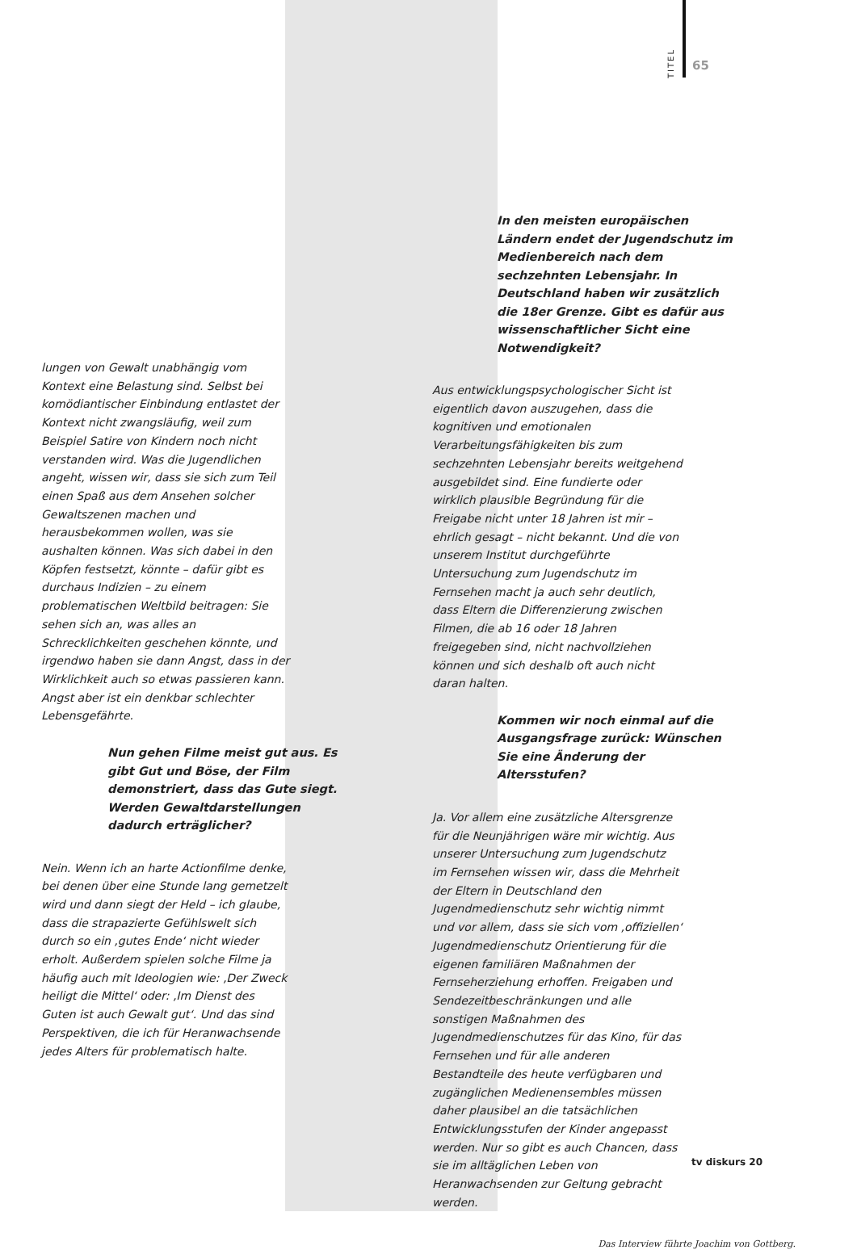TITEL
65
lungen von Gewalt unabhängig vom Kontext eine Belastung sind. Selbst bei komödiantischer Einbindung entlastet der Kontext nicht zwangsläufig, weil zum Beispiel Satire von Kindern noch nicht verstanden wird. Was die Jugendlichen angeht, wissen wir, dass sie sich zum Teil einen Spaß aus dem Ansehen solcher Gewaltszenen machen und herausbekommen wollen, was sie aushalten können. Was sich dabei in den Köpfen festsetzt, könnte – dafür gibt es durchaus Indizien – zu einem problematischen Weltbild beitragen: Sie sehen sich an, was alles an Schrecklichkeiten geschehen könnte, und irgendwo haben sie dann Angst, dass in der Wirklichkeit auch so etwas passieren kann. Angst aber ist ein denkbar schlechter Lebensgefährte.
Nun gehen Filme meist gut aus. Es gibt Gut und Böse, der Film demonstriert, dass das Gute siegt. Werden Gewaltdarstellungen dadurch erträglicher?
Nein. Wenn ich an harte Actionfilme denke, bei denen über eine Stunde lang gemetzelt wird und dann siegt der Held – ich glaube, dass die strapazierte Gefühlswelt sich durch so ein ‚gutes Ende‘ nicht wieder erholt. Außerdem spielen solche Filme ja häufig auch mit Ideologien wie: ‚Der Zweck heiligt die Mittel‘ oder: ‚Im Dienst des Guten ist auch Gewalt gut‘. Und das sind Perspektiven, die ich für Heranwachsende jedes Alters für problematisch halte.
In den meisten europäischen Ländern endet der Jugendschutz im Medienbereich nach dem sechzehnten Lebensjahr. In Deutschland haben wir zusätzlich die 18er Grenze. Gibt es dafür aus wissenschaftlicher Sicht eine Notwendigkeit?
Aus entwicklungspsychologischer Sicht ist eigentlich davon auszugehen, dass die kognitiven und emotionalen Verarbeitungsfähigkeiten bis zum sechzehnten Lebensjahr bereits weitgehend ausgebildet sind. Eine fundierte oder wirklich plausible Begründung für die Freigabe nicht unter 18 Jahren ist mir – ehrlich gesagt – nicht bekannt. Und die von unserem Institut durchgeführte Untersuchung zum Jugendschutz im Fernsehen macht ja auch sehr deutlich, dass Eltern die Differenzierung zwischen Filmen, die ab 16 oder 18 Jahren freigegeben sind, nicht nachvollziehen können und sich deshalb oft auch nicht daran halten.
Kommen wir noch einmal auf die Ausgangsfrage zurück: Wünschen Sie eine Änderung der Altersstufen?
Ja. Vor allem eine zusätzliche Altersgrenze für die Neunjährigen wäre mir wichtig. Aus unserer Untersuchung zum Jugendschutz im Fernsehen wissen wir, dass die Mehrheit der Eltern in Deutschland den Jugendmedienschutz sehr wichtig nimmt und vor allem, dass sie sich vom ‚offiziellen‘ Jugendmedienschutz Orientierung für die eigenen familiären Maßnahmen der Fernseherziehung erhoffen. Freigaben und Sendezeitbeschränkungen und alle sonstigen Maßnahmen des Jugendmedienschutzes für das Kino, für das Fernsehen und für alle anderen Bestandteile des heute verfügbaren und zugänglichen Medienensembles müssen daher plausibel an die tatsächlichen Entwicklungsstufen der Kinder angepasst werden. Nur so gibt es auch Chancen, dass sie im alltäglichen Leben von Heranwachsenden zur Geltung gebracht werden.
Das Interview führte Joachim von Gottberg.
tv diskurs 20